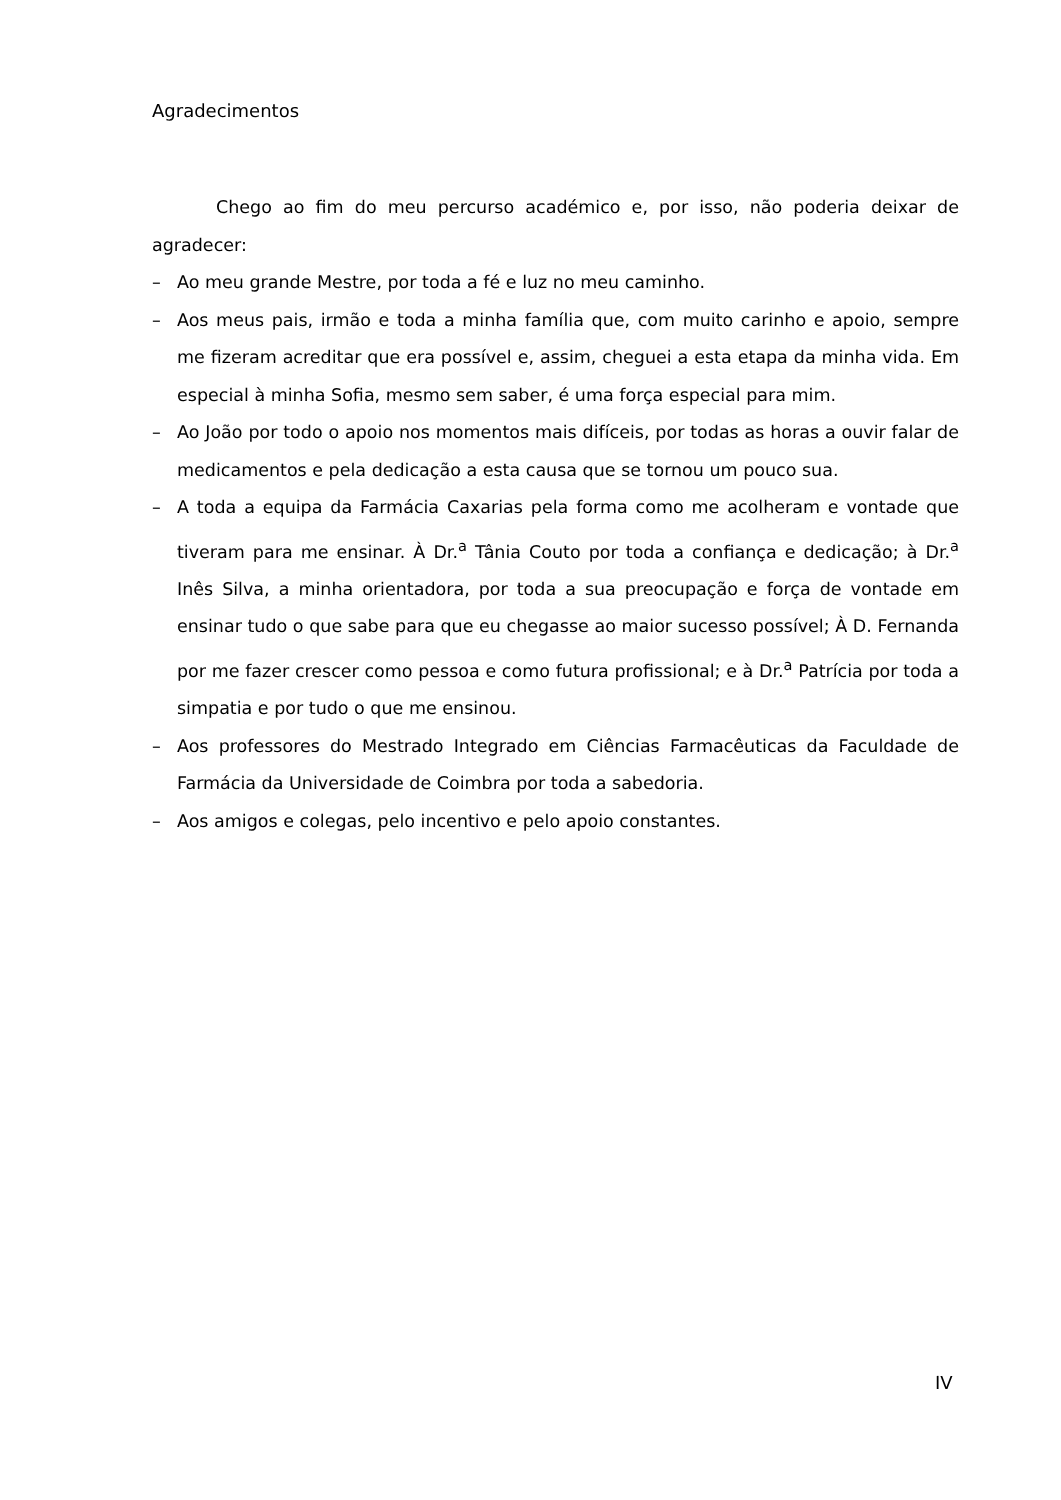Agradecimentos
Chego ao fim do meu percurso académico e, por isso, não poderia deixar de agradecer:
– Ao meu grande Mestre, por toda a fé e luz no meu caminho.
– Aos meus pais, irmão e toda a minha família que, com muito carinho e apoio, sempre me fizeram acreditar que era possível e, assim, cheguei a esta etapa da minha vida. Em especial à minha Sofia, mesmo sem saber, é uma força especial para mim.
– Ao João por todo o apoio nos momentos mais difíceis, por todas as horas a ouvir falar de medicamentos e pela dedicação a esta causa que se tornou um pouco sua.
– A toda a equipa da Farmácia Caxarias pela forma como me acolheram e vontade que tiveram para me ensinar. À Dr.<sup>a</sup> Tânia Couto por toda a confiança e dedicação; à Dr.<sup>a</sup> Inês Silva, a minha orientadora, por toda a sua preocupação e força de vontade em ensinar tudo o que sabe para que eu chegasse ao maior sucesso possível; À D. Fernanda por me fazer crescer como pessoa e como futura profissional; e à Dr.<sup>a</sup> Patrícia por toda a simpatia e por tudo o que me ensinou.
– Aos professores do Mestrado Integrado em Ciências Farmacêuticas da Faculdade de Farmácia da Universidade de Coimbra por toda a sabedoria.
– Aos amigos e colegas, pelo incentivo e pelo apoio constantes.
IV